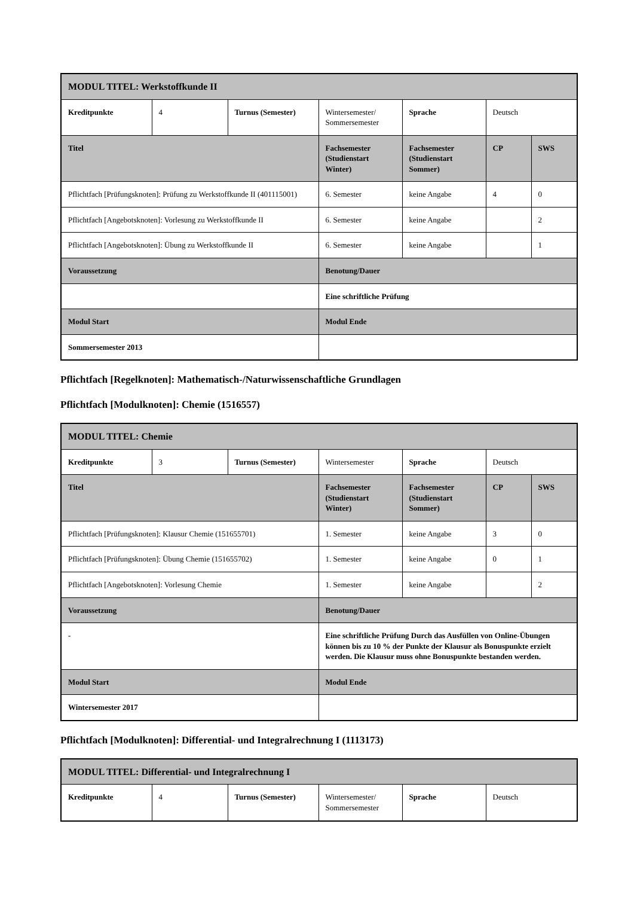| MODUL TITEL: Werkstoffkunde II | | | | | | |
| Kreditpunkte | 4 | Turnus (Semester) | Wintersemester/ Sommersemester | Sprache | Deutsch | |
| Titel | | | Fachsemester (Studienstart Winter) | Fachsemester (Studienstart Sommer) | CP | SWS |
| Pflichtfach [Prüfungsknoten]: Prüfung zu Werkstoffkunde II (401115001) | | | 6. Semester | keine Angabe | 4 | 0 |
| Pflichtfach [Angebotsknoten]: Vorlesung zu Werkstoffkunde II | | | 6. Semester | keine Angabe | | 2 |
| Pflichtfach [Angebotsknoten]: Übung zu Werkstoffkunde II | | | 6. Semester | keine Angabe | | 1 |
| Voraussetzung | | | Benotung/Dauer | | | |
| | | | Eine schriftliche Prüfung | | | |
| Modul Start | | | Modul Ende | | | |
| Sommersemester 2013 | | | | | | |
Pflichtfach [Regelknoten]: Mathematisch-/Naturwissenschaftliche Grundlagen
Pflichtfach [Modulknoten]: Chemie (1516557)
| MODUL TITEL: Chemie | | | | | | |
| Kreditpunkte | 3 | Turnus (Semester) | Wintersemester | Sprache | Deutsch | |
| Titel | | | Fachsemester (Studienstart Winter) | Fachsemester (Studienstart Sommer) | CP | SWS |
| Pflichtfach [Prüfungsknoten]: Klausur Chemie (151655701) | | | 1. Semester | keine Angabe | 3 | 0 |
| Pflichtfach [Prüfungsknoten]: Übung Chemie (151655702) | | | 1. Semester | keine Angabe | 0 | 1 |
| Pflichtfach [Angebotsknoten]: Vorlesung Chemie | | | 1. Semester | keine Angabe | | 2 |
| Voraussetzung | | | Benotung/Dauer | | | |
| - | | | Eine schriftliche Prüfung Durch das Ausfüllen von Online-Übungen können bis zu 10 % der Punkte der Klausur als Bonuspunkte erzielt werden. Die Klausur muss ohne Bonuspunkte bestanden werden. | | | |
| Modul Start | | | Modul Ende | | | |
| Wintersemester 2017 | | | | | | |
Pflichtfach [Modulknoten]: Differential- und Integralrechnung I (1113173)
| MODUL TITEL: Differential- und Integralrechnung I | | | | | |
| Kreditpunkte | 4 | Turnus (Semester) | Wintersemester/ Sommersemester | Sprache | Deutsch |